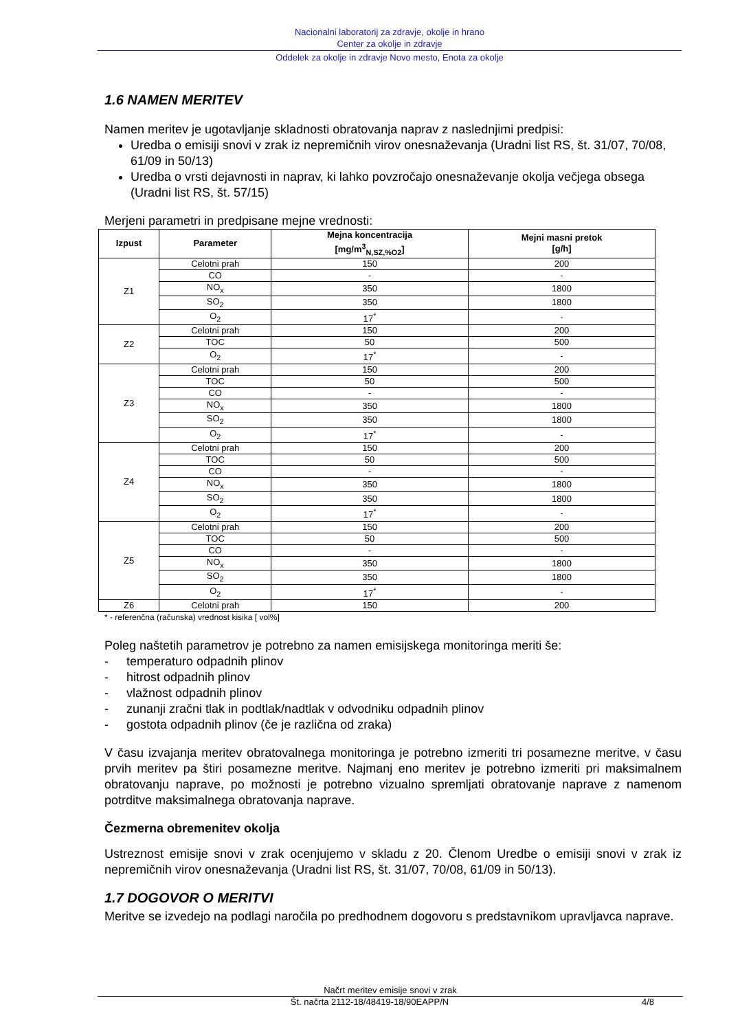Nacionalni laboratorij za zdravje, okolje in hrano
Center za okolje in zdravje
Oddelek za okolje in zdravje Novo mesto, Enota za okolje
1.6 NAMEN MERITEV
Namen meritev je ugotavljanje skladnosti obratovanja naprav z naslednjimi predpisi:
Uredba o emisiji snovi v zrak iz nepremičnih virov onesnaževanja (Uradni list RS, št. 31/07, 70/08, 61/09 in 50/13)
Uredba o vrsti dejavnosti in naprav, ki lahko povzročajo onesnaževanje okolja večjega obsega (Uradni list RS, št. 57/15)
Merjeni parametri in predpisane mejne vrednosti:
| Izpust | Parameter | Mejna koncentracija [mg/m<sup>3</sup><sub>N,SZ,%O2</sub>] | Mejni masni pretok [g/h] |
| --- | --- | --- | --- |
| Z1 | Celotni prah | 150 | 200 |
| | CO | - | - |
| | NO<sub>x</sub> | 350 | 1800 |
| | SO<sub>2</sub> | 350 | 1800 |
| | O<sub>2</sub> | 17<sup>*</sup> | - |
| Z2 | Celotni prah | 150 | 200 |
| | TOC | 50 | 500 |
| | O<sub>2</sub> | 17<sup>*</sup> | - |
| Z3 | Celotni prah | 150 | 200 |
| | TOC | 50 | 500 |
| | CO | - | - |
| | NO<sub>x</sub> | 350 | 1800 |
| | SO<sub>2</sub> | 350 | 1800 |
| | O<sub>2</sub> | 17<sup>*</sup> | - |
| Z4 | Celotni prah | 150 | 200 |
| | TOC | 50 | 500 |
| | CO | - | - |
| | NO<sub>x</sub> | 350 | 1800 |
| | SO<sub>2</sub> | 350 | 1800 |
| | O<sub>2</sub> | 17<sup>*</sup> | - |
| Z5 | Celotni prah | 150 | 200 |
| | TOC | 50 | 500 |
| | CO | - | - |
| | NO<sub>x</sub> | 350 | 1800 |
| | SO<sub>2</sub> | 350 | 1800 |
| | O<sub>2</sub> | 17<sup>*</sup> | - |
| Z6 | Celotni prah | 150 | 200 |
* - referenčna (računska) vrednost kisika [ vol%]
Poleg naštetih parametrov je potrebno za namen emisijskega monitoringa meriti še:
- temperaturo odpadnih plinov
- hitrost odpadnih plinov
- vlažnost odpadnih plinov
- zunanji zračni tlak in podtlak/nadtlak v odvodniku odpadnih plinov
- gostota odpadnih plinov (če je različna od zraka)
V času izvajanja meritev obratovalnega monitoringa je potrebno izmeriti tri posamezne meritve, v času prvih meritev pa štiri posamezne meritve. Najmanj eno meritev je potrebno izmeriti pri maksimalnem obratovanju naprave, po možnosti je potrebno vizualno spremljati obratovanje naprave z namenom potrditve maksimalnega obratovanja naprave.
Čezmerna obremenitev okolja
Ustreznost emisije snovi v zrak ocenjujemo v skladu z 20. Členom Uredbe o emisiji snovi v zrak iz nepremičnih virov onesnaževanja (Uradni list RS, št. 31/07, 70/08, 61/09 in 50/13).
1.7 DOGOVOR O MERITVI
Meritve se izvedejo na podlagi naročila po predhodnem dogovoru s predstavnikom upravljavca naprave.
Načrt meritev emisije snovi v zrak
Št. načrta 2112-18/48419-18/90EAPP/N 4/8